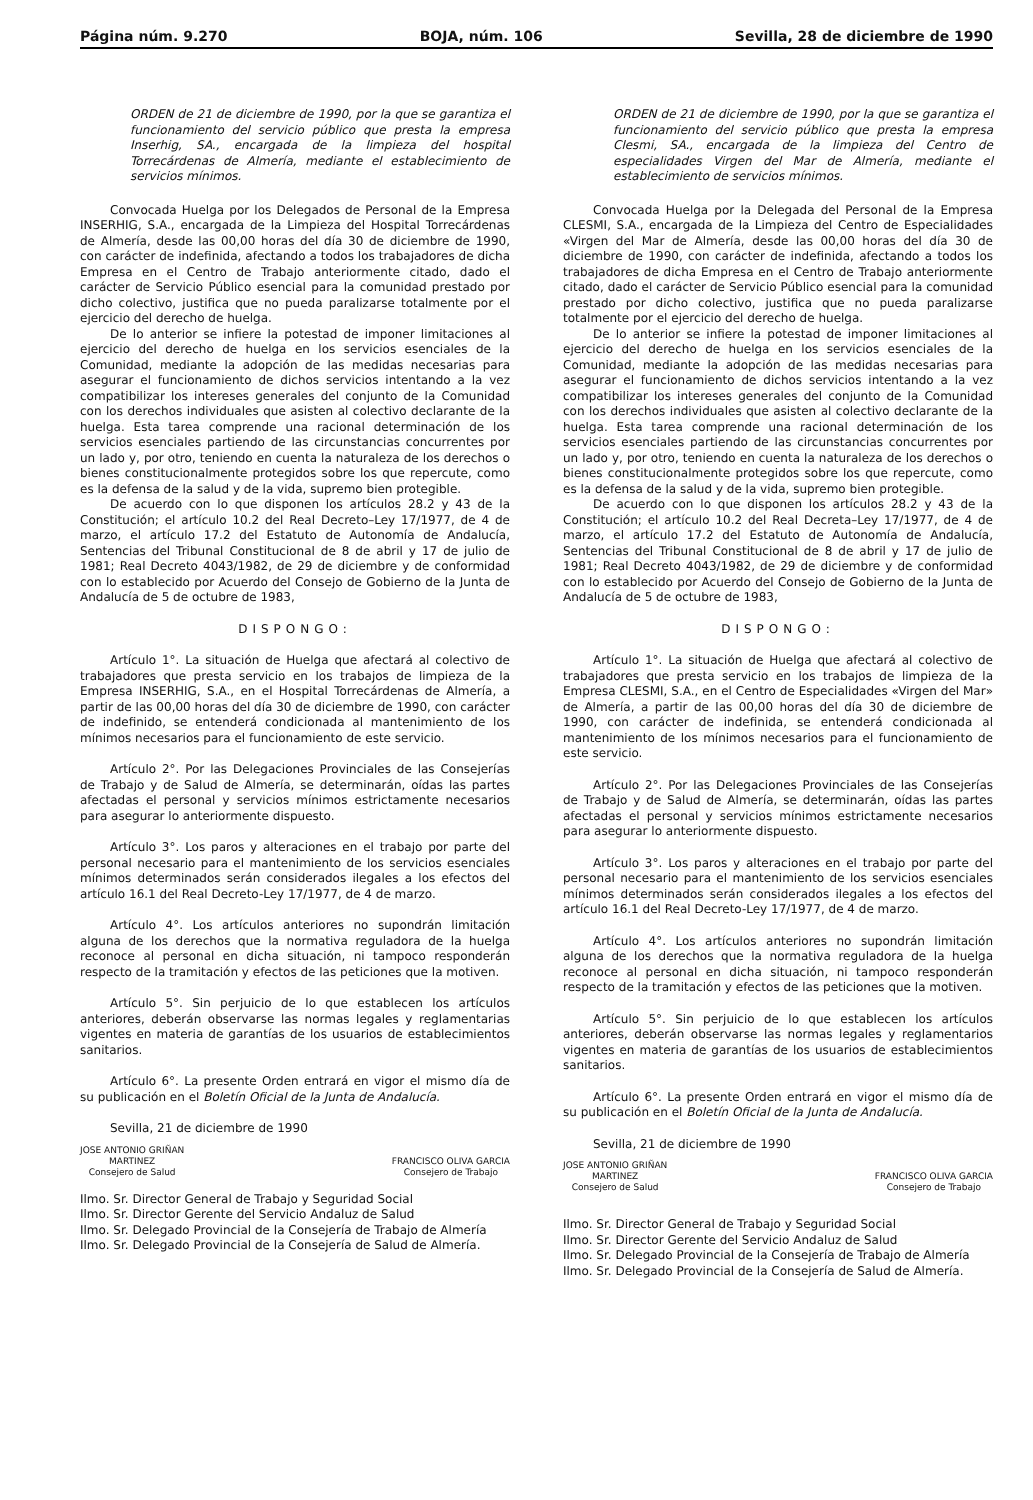Página núm. 9.270 BOJA, núm. 106 Sevilla, 28 de diciembre de 1990
ORDEN de 21 de diciembre de 1990, por la que se garantiza el funcionamiento del servicio público que presta la empresa Inserhig, SA., encargada de la limpieza del hospital Torrecárdenas de Almería, mediante el establecimiento de servicios mínimos.
Convocada Huelga por los Delegados de Personal de la Empresa INSERHIG, S.A., encargada de la Limpieza del Hospital Torrecárdenas de Almería, desde las 00,00 horas del día 30 de diciembre de 1990, con carácter de indefinida, afectando a todos los trabajadores de dicha Empresa en el Centro de Trabajo anteriormente citado, dado el carácter de Servicio Público esencial para la comunidad prestado por dicho colectivo, justifica que no pueda paralizarse totalmente por el ejercicio del derecho de huelga.
De lo anterior se infiere la potestad de imponer limitaciones al ejercicio del derecho de huelga en los servicios esenciales de la Comunidad, mediante la adopción de las medidas necesarias para asegurar el funcionamiento de dichos servicios intentando a la vez compatibilizar los intereses generales del conjunto de la Comunidad con los derechos individuales que asisten al colectivo declarante de la huelga. Esta tarea comprende una racional determinación de los servicios esenciales partiendo de las circunstancias concurrentes por un lado y, por otro, teniendo en cuenta la naturaleza de los derechos o bienes constitucionalmente protegidos sobre los que repercute, como es la defensa de la salud y de la vida, supremo bien protegible.
De acuerdo con lo que disponen los artículos 28.2 y 43 de la Constitución; el artículo 10.2 del Real Decreto–Ley 17/1977, de 4 de marzo, el artículo 17.2 del Estatuto de Autonomía de Andalucía, Sentencias del Tribunal Constitucional de 8 de abril y 17 de julio de 1981; Real Decreto 4043/1982, de 29 de diciembre y de conformidad con lo establecido por Acuerdo del Consejo de Gobierno de la Junta de Andalucía de 5 de octubre de 1983,
DISPONGO:
Artículo 1°. La situación de Huelga que afectará al colectivo de trabajadores que presta servicio en los trabajos de limpieza de la Empresa INSERHIG, S.A., en el Hospital Torrecárdenas de Almería, a partir de las 00,00 horas del día 30 de diciembre de 1990, con carácter de indefinido, se entenderá condicionada al mantenimiento de los mínimos necesarios para el funcionamiento de este servicio.
Artículo 2°. Por las Delegaciones Provinciales de las Consejerías de Trabajo y de Salud de Almería, se determinarán, oídas las partes afectadas el personal y servicios mínimos estrictamente necesarios para asegurar lo anteriormente dispuesto.
Artículo 3°. Los paros y alteraciones en el trabajo por parte del personal necesario para el mantenimiento de los servicios esenciales mínimos determinados serán considerados ilegales a los efectos del artículo 16.1 del Real Decreto-Ley 17/1977, de 4 de marzo.
Artículo 4°. Los artículos anteriores no supondrán limitación alguna de los derechos que la normativa reguladora de la huelga reconoce al personal en dicha situación, ni tampoco responderán respecto de la tramitación y efectos de las peticiones que la motiven.
Artículo 5°. Sin perjuicio de lo que establecen los artículos anteriores, deberán observarse las normas legales y reglamentarias vigentes en materia de garantías de los usuarios de establecimientos sanitarios.
Artículo 6°. La presente Orden entrará en vigor el mismo día de su publicación en el Boletín Oficial de la Junta de Andalucía.
Sevilla, 21 de diciembre de 1990
JOSE ANTONIO GRIÑAN
MARTINEZ
Consejero de Salud
FRANCISCO OLIVA GARCIA
Consejero de Trabajo
Ilmo. Sr. Director General de Trabajo y Seguridad Social
Ilmo. Sr. Director Gerente del Servicio Andaluz de Salud
Ilmo. Sr. Delegado Provincial de la Consejería de Trabajo de Almería
Ilmo. Sr. Delegado Provincial de la Consejería de Salud de Almería.
ORDEN de 21 de diciembre de 1990, por la que se garantiza el funcionamiento del servicio público que presta la empresa Clesmi, SA., encargada de la limpieza del Centro de especialidades Virgen del Mar de Almería, mediante el establecimiento de servicios mínimos.
Convocada Huelga por la Delegada del Personal de la Empresa CLESMI, S.A., encargada de la Limpieza del Centro de Especialidades «Virgen del Mar de Almería, desde las 00,00 horas del día 30 de diciembre de 1990, con carácter de indefinida, afectando a todos los trabajadores de dicha Empresa en el Centro de Trabajo anteriormente citado, dado el carácter de Servicio Público esencial para la comunidad prestado por dicho colectivo, justifica que no pueda paralizarse totalmente por el ejercicio del derecho de huelga.
De lo anterior se infiere la potestad de imponer limitaciones al ejercicio del derecho de huelga en los servicios esenciales de la Comunidad, mediante la adopción de las medidas necesarias para asegurar el funcionamiento de dichos servicios intentando a la vez compatibilizar los intereses generales del conjunto de la Comunidad con los derechos individuales que asisten al colectivo declarante de la huelga. Esta tarea comprende una racional determinación de los servicios esenciales partiendo de las circunstancias concurrentes por un lado y, por otro, teniendo en cuenta la naturaleza de los derechos o bienes constitucionalmente protegidos sobre los que repercute, como es la defensa de la salud y de la vida, supremo bien protegible.
De acuerdo con lo que disponen los artículos 28.2 y 43 de la Constitución; el artículo 10.2 del Real Decreta–Ley 17/1977, de 4 de marzo, el artículo 17.2 del Estatuto de Autonomía de Andalucía, Sentencias del Tribunal Constitucional de 8 de abril y 17 de julio de 1981; Real Decreto 4043/1982, de 29 de diciembre y de conformidad con lo establecido por Acuerdo del Consejo de Gobierno de la Junta de Andalucía de 5 de octubre de 1983,
DISPONGO:
Artículo 1°. La situación de Huelga que afectará al colectivo de trabajadores que presta servicio en los trabajos de limpieza de la Empresa CLESMI, S.A., en el Centro de Especialidades «Virgen del Mar» de Almería, a partir de las 00,00 horas del día 30 de diciembre de 1990, con carácter de indefinida, se entenderá condicionada al mantenimiento de los mínimos necesarios para el funcionamiento de este servicio.
Artículo 2°. Por las Delegaciones Provinciales de las Consejerías de Trabajo y de Salud de Almería, se determinarán, oídas las partes afectadas el personal y servicios mínimos estrictamente necesarios para asegurar lo anteriormente dispuesto.
Artículo 3°. Los paros y alteraciones en el trabajo por parte del personal necesario para el mantenimiento de los servicios esenciales mínimos determinados serán considerados ilegales a los efectos del artículo 16.1 del Real Decreto-Ley 17/1977, de 4 de marzo.
Artículo 4°. Los artículos anteriores no supondrán limitación alguna de los derechos que la normativa reguladora de la huelga reconoce al personal en dicha situación, ni tampoco responderán respecto de la tramitación y efectos de las peticiones que la motiven.
Artículo 5°. Sin perjuicio de lo que establecen los artículos anteriores, deberán observarse las normas legales y reglamentarios vigentes en materia de garantías de los usuarios de establecimientos sanitarios.
Artículo 6°. La presente Orden entrará en vigor el mismo día de su publicación en el Boletín Oficial de la Junta de Andalucía.
Sevilla, 21 de diciembre de 1990
JOSE ANTONIO GRIÑAN
MARTINEZ
Consejero de Salud
FRANCISCO OLIVA GARCIA
Consejero de Trabajo
Ilmo. Sr. Director General de Trabajo y Seguridad Social
Ilmo. Sr. Director Gerente del Servicio Andaluz de Salud
Ilmo. Sr. Delegado Provincial de la Consejería de Trabajo de Almería
Ilmo. Sr. Delegado Provincial de la Consejería de Salud de Almería.